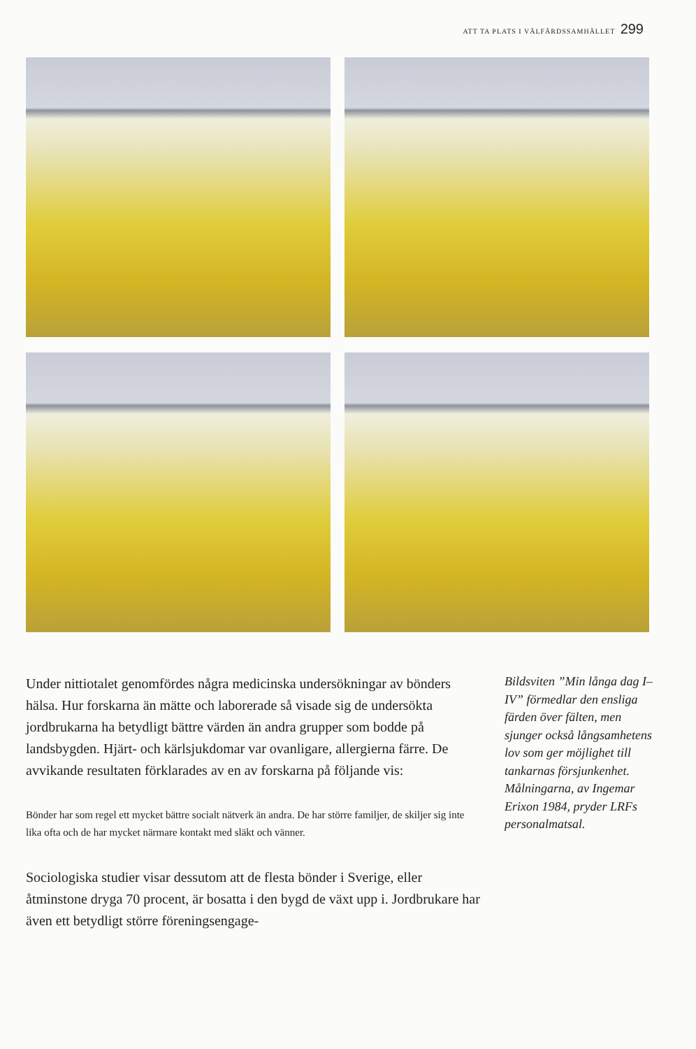ATT TA PLATS I VÄLFÄRDSSAMHÄLLET 299
Under nittiotalet genomfördes några medicinska undersökningar av bönders hälsa. Hur forskarna än mätte och laborerade så visade sig de undersökta jordbrukarna ha betydligt bättre värden än andra grupper som bodde på landsbygden. Hjärt- och kärlsjukdomar var ovanligare, allergierna färre. De avvikande resultaten förklarades av en av forskarna på följande vis:
Bönder har som regel ett mycket bättre socialt nätverk än andra. De har större familjer, de skiljer sig inte lika ofta och de har mycket närmare kontakt med släkt och vänner.
Sociologiska studier visar dessutom att de flesta bönder i Sverige, eller åtminstone dryga 70 procent, är bosatta i den bygd de växt upp i. Jordbrukare har även ett betydligt större föreningsengage-
Bildsviten ”Min långa dag I–IV” förmedlar den ensliga färden över fälten, men sjunger också långsamhetens lov som ger möjlighet till tankarnas försjunkenhet. Målningarna, av Ingemar Erixon 1984, pryder LRFs personalmatsal.